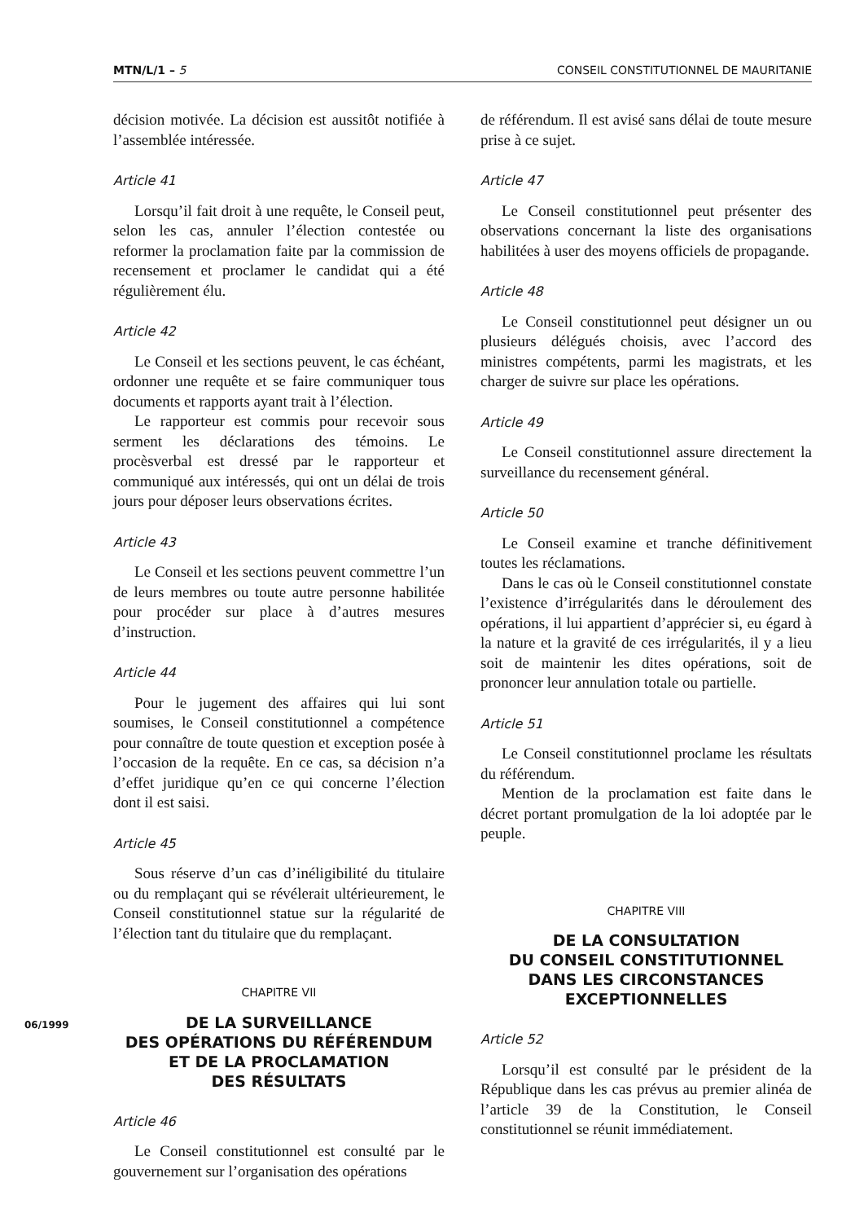MTN/L/1 – 5 CONSEIL CONSTITUTIONNEL DE MAURITANIE
décision motivée. La décision est aussitôt notifiée à l’assemblée intéressée.
Article 41
Lorsqu’il fait droit à une requête, le Conseil peut, selon les cas, annuler l’élection contestée ou reformer la proclamation faite par la commission de recensement et proclamer le candidat qui a été régulièrement élu.
Article 42
Le Conseil et les sections peuvent, le cas échéant, ordonner une requête et se faire communiquer tous documents et rapports ayant trait à l’élection.
Le rapporteur est commis pour recevoir sous serment les déclarations des témoins. Le procèsverbal est dressé par le rapporteur et communiqué aux intéressés, qui ont un délai de trois jours pour déposer leurs observations écrites.
Article 43
Le Conseil et les sections peuvent commettre l’un de leurs membres ou toute autre personne habilitée pour procéder sur place à d’autres mesures d’instruction.
Article 44
Pour le jugement des affaires qui lui sont soumises, le Conseil constitutionnel a compétence pour connaître de toute question et exception posée à l’occasion de la requête. En ce cas, sa décision n’a d’effet juridique qu’en ce qui concerne l’élection dont il est saisi.
Article 45
Sous réserve d’un cas d’inéligibilité du titulaire ou du remplaçant qui se révélerait ultérieurement, le Conseil constitutionnel statue sur la régularité de l’élection tant du titulaire que du remplaçant.
CHAPITRE VII
DE LA SURVEILLANCE
DES OPÉRATIONS DU RÉFÉRENDUM
ET DE LA PROCLAMATION
DES RÉSULTATS
Article 46
Le Conseil constitutionnel est consulté par le gouvernement sur l’organisation des opérations
de référendum. Il est avisé sans délai de toute mesure prise à ce sujet.
Article 47
Le Conseil constitutionnel peut présenter des observations concernant la liste des organisations habilitées à user des moyens officiels de propagande.
Article 48
Le Conseil constitutionnel peut désigner un ou plusieurs délégués choisis, avec l’accord des ministres compétents, parmi les magistrats, et les charger de suivre sur place les opérations.
Article 49
Le Conseil constitutionnel assure directement la surveillance du recensement général.
Article 50
Le Conseil examine et tranche définitivement toutes les réclamations.
Dans le cas où le Conseil constitutionnel constate l’existence d’irrégularités dans le déroulement des opérations, il lui appartient d’apprécier si, eu égard à la nature et la gravité de ces irrégularités, il y a lieu soit de maintenir les dites opérations, soit de prononcer leur annulation totale ou partielle.
Article 51
Le Conseil constitutionnel proclame les résultats du référendum.
Mention de la proclamation est faite dans le décret portant promulgation de la loi adoptée par le peuple.
CHAPITRE VIII
DE LA CONSULTATION
DU CONSEIL CONSTITUTIONNEL
DANS LES CIRCONSTANCES
EXCEPTIONNELLES
Article 52
Lorsqu’il est consulté par le président de la République dans les cas prévus au premier alinéa de l’article 39 de la Constitution, le Conseil constitutionnel se réunit immédiatement.
06/1999